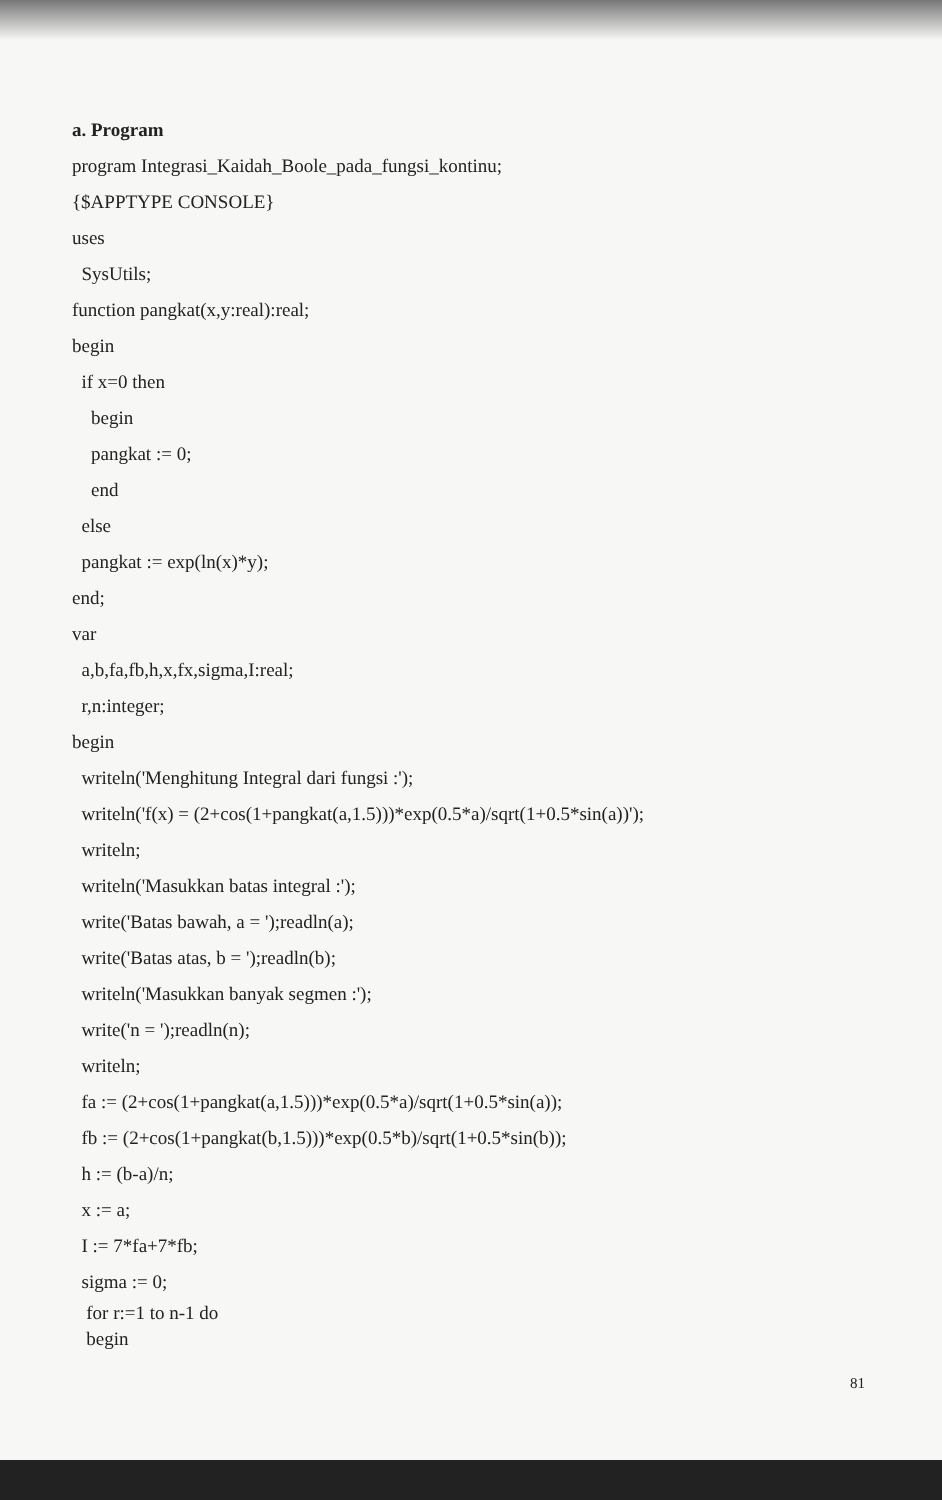a. Program
program Integrasi_Kaidah_Boole_pada_fungsi_kontinu;
{$APPTYPE CONSOLE}
uses
SysUtils;
function pangkat(x,y:real):real;
begin
if x=0 then
begin
pangkat := 0;
end
else
pangkat := exp(ln(x)*y);
end;
var
a,b,fa,fb,h,x,fx,sigma,I:real;
r,n:integer;
begin
writeln('Menghitung Integral dari fungsi :');
writeln('f(x) = (2+cos(1+pangkat(a,1.5)))*exp(0.5*a)/sqrt(1+0.5*sin(a))');
writeln;
writeln('Masukkan batas integral :');
write('Batas bawah, a = ');readln(a);
write('Batas atas, b = ');readln(b);
writeln('Masukkan banyak segmen :');
write('n = ');readln(n);
writeln;
fa := (2+cos(1+pangkat(a,1.5)))*exp(0.5*a)/sqrt(1+0.5*sin(a));
fb := (2+cos(1+pangkat(b,1.5)))*exp(0.5*b)/sqrt(1+0.5*sin(b));
h := (b-a)/n;
x := a;
I := 7*fa+7*fb;
sigma := 0;
for r:=1 to n-1 do
begin
81